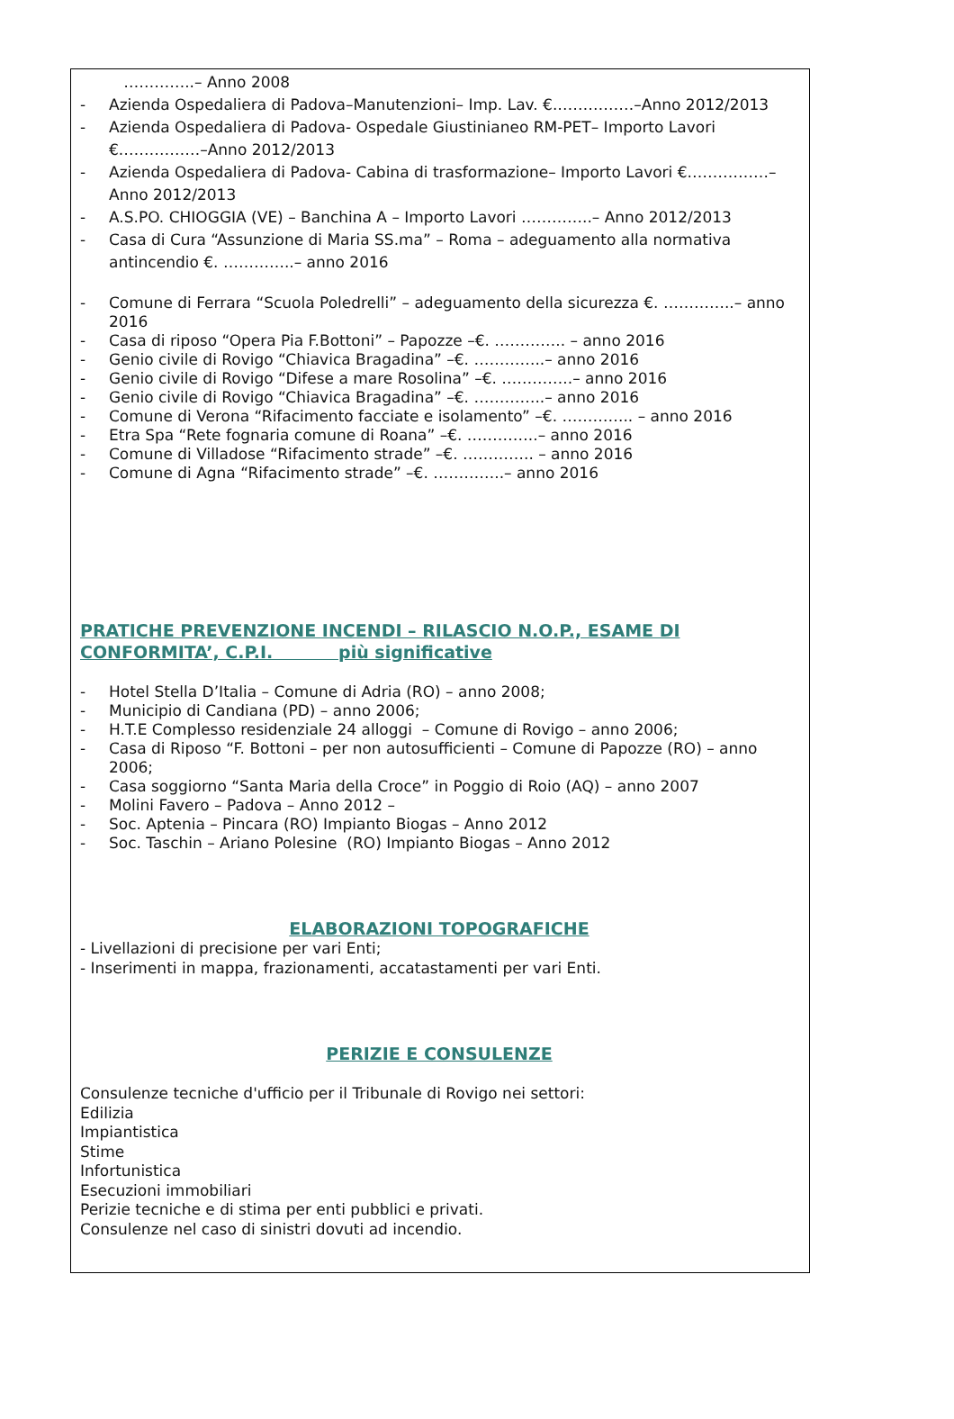…………..– Anno 2008
- Azienda Ospedaliera di Padova–Manutenzioni– Imp. Lav. €.……………–Anno 2012/2013
- Azienda Ospedaliera di Padova- Ospedale Giustinianeo RM-PET– Importo Lavori €.……………–Anno 2012/2013
- Azienda Ospedaliera di Padova- Cabina di trasformazione– Importo Lavori €.……………–Anno 2012/2013
- A.S.PO. CHIOGGIA (VE) – Banchina A – Importo Lavori …………..– Anno 2012/2013
- Casa di Cura “Assunzione di Maria SS.ma” – Roma – adeguamento alla normativa antincendio €. …………..– anno 2016
- Comune di Ferrara “Scuola Poledrelli” – adeguamento della sicurezza €. …………..– anno 2016
- Casa di riposo “Opera Pia F.Bottoni” – Papozze –€. ………….. – anno 2016
- Genio civile di Rovigo “Chiavica Bragadina” –€. …………..– anno 2016
- Genio civile di Rovigo “Difese a mare Rosolina” –€. …………..– anno 2016
- Genio civile di Rovigo “Chiavica Bragadina” –€. …………..– anno 2016
- Comune di Verona “Rifacimento facciate e isolamento” –€. ………….. – anno 2016
- Etra Spa “Rete fognaria comune di Roana” –€. …………..– anno 2016
- Comune di Villadose “Rifacimento strade” –€. ………….. – anno 2016
- Comune di Agna “Rifacimento strade” –€. …………..– anno 2016
PRATICHE PREVENZIONE INCENDI – RILASCIO N.O.P., ESAME DI CONFORMITA’, C.P.I. più significative
- Hotel Stella D’Italia – Comune di Adria (RO) – anno 2008;
- Municipio di Candiana (PD) – anno 2006;
- H.T.E Complesso residenziale 24 alloggi – Comune di Rovigo – anno 2006;
- Casa di Riposo “F. Bottoni – per non autosufficienti – Comune di Papozze (RO) – anno 2006;
- Casa soggiorno “Santa Maria della Croce” in Poggio di Roio (AQ) – anno 2007
- Molini Favero – Padova – Anno 2012 –
- Soc. Aptenia – Pincara (RO) Impianto Biogas – Anno 2012
- Soc. Taschin – Ariano Polesine (RO) Impianto Biogas – Anno 2012
ELABORAZIONI TOPOGRAFICHE
- Livellazioni di precisione per vari Enti;
- Inserimenti in mappa, frazionamenti, accatastamenti per vari Enti.
PERIZIE E CONSULENZE
Consulenze tecniche d'ufficio per il Tribunale di Rovigo nei settori:
Edilizia
Impiantistica
Stime
Infortunistica
Esecuzioni immobiliari
Perizie tecniche e di stima per enti pubblici e privati.
Consulenze nel caso di sinistri dovuti ad incendio.